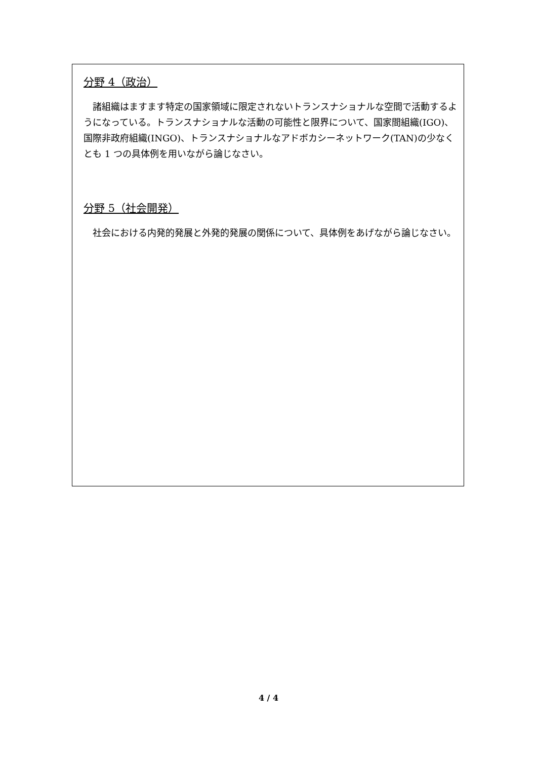分野 4（政治）
諸組織はますます特定の国家領域に限定されないトランスナショナルな空間で活動するようになっている。トランスナショナルな活動の可能性と限界について、国家間組織(IGO)、国際非政府組織(INGO)、トランスナショナルなアドボカシーネットワーク(TAN)の少なくとも 1 つの具体例を用いながら論じなさい。
分野 5（社会開発）
社会における内発的発展と外発的発展の関係について、具体例をあげながら論じなさい。
4 / 4